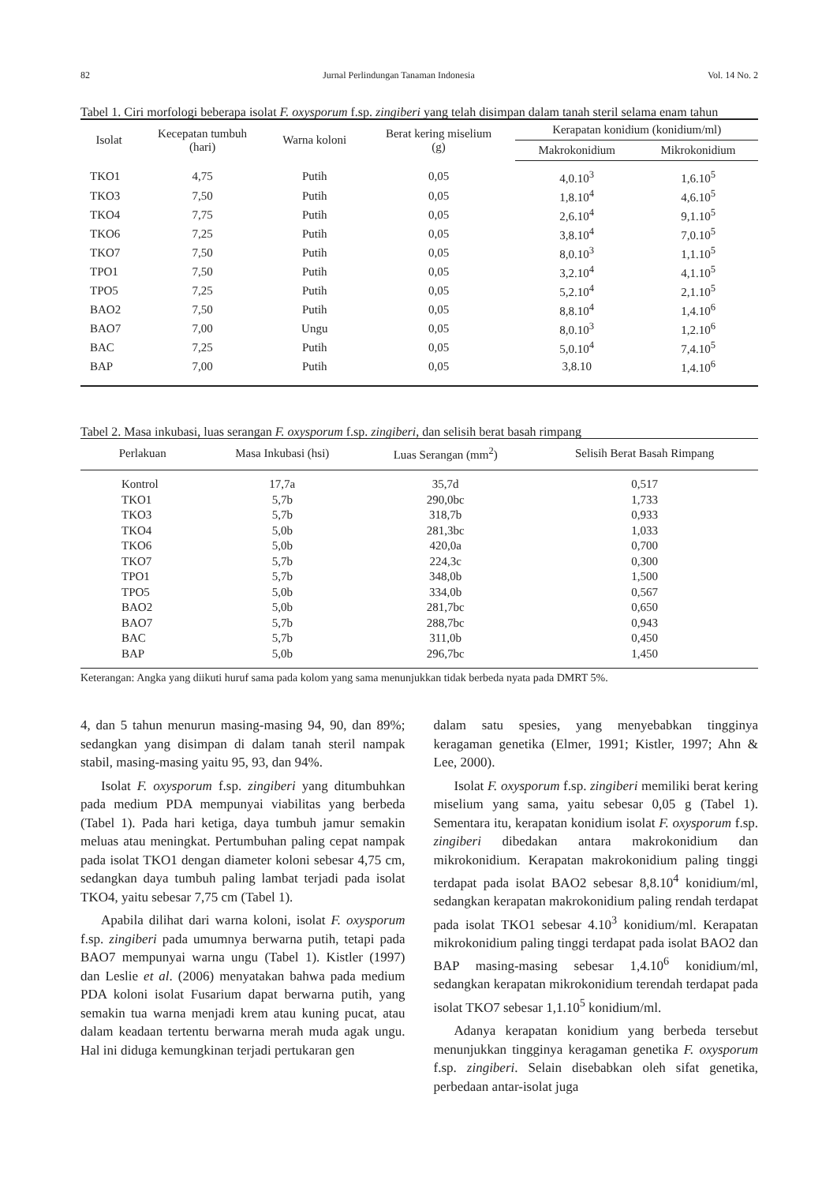82 Jurnal Perlindungan Tanaman Indonesia Vol. 14 No. 2
Tabel 1. Ciri morfologi beberapa isolat F. oxysporum f.sp. zingiberi yang telah disimpan dalam tanah steril selama enam tahun
| Isolat | Kecepatan tumbuh (hari) | Warna koloni | Berat kering miselium (g) | Kerapatan konidium (konidium/ml) | |
| --- | --- | --- | --- | --- | --- |
| | | | | Makrokonidium | Mikrokonidium |
| TKO1 | 4,75 | Putih | 0,05 | 4,0.10<sup>3</sup> | 1,6.10<sup>5</sup> |
| TKO3 | 7,50 | Putih | 0,05 | 1,8.10<sup>4</sup> | 4,6.10<sup>5</sup> |
| TKO4 | 7,75 | Putih | 0,05 | 2,6.10<sup>4</sup> | 9,1.10<sup>5</sup> |
| TKO6 | 7,25 | Putih | 0,05 | 3,8.10<sup>4</sup> | 7,0.10<sup>5</sup> |
| TKO7 | 7,50 | Putih | 0,05 | 8,0.10<sup>3</sup> | 1,1.10<sup>5</sup> |
| TPO1 | 7,50 | Putih | 0,05 | 3,2.10<sup>4</sup> | 4,1.10<sup>5</sup> |
| TPO5 | 7,25 | Putih | 0,05 | 5,2.10<sup>4</sup> | 2,1.10<sup>5</sup> |
| BAO2 | 7,50 | Putih | 0,05 | 8,8.10<sup>4</sup> | 1,4.10<sup>6</sup> |
| BAO7 | 7,00 | Ungu | 0,05 | 8,0.10<sup>3</sup> | 1,2.10<sup>6</sup> |
| BAC | 7,25 | Putih | 0,05 | 5,0.10<sup>4</sup> | 7,4.10<sup>5</sup> |
| BAP | 7,00 | Putih | 0,05 | 3,8.10 | 1,4.10<sup>6</sup> |
Tabel 2. Masa inkubasi, luas serangan F. oxysporum f.sp. zingiberi, dan selisih berat basah rimpang
| Perlakuan | Masa Inkubasi (hsi) | Luas Serangan (mm<sup>2</sup>) | Selisih Berat Basah Rimpang |
| --- | --- | --- | --- |
| Kontrol | 17,7a | 35,7d | 0,517 |
| TKO1 | 5,7b | 290,0bc | 1,733 |
| TKO3 | 5,7b | 318,7b | 0,933 |
| TKO4 | 5,0b | 281,3bc | 1,033 |
| TKO6 | 5,0b | 420,0a | 0,700 |
| TKO7 | 5,7b | 224,3c | 0,300 |
| TPO1 | 5,7b | 348,0b | 1,500 |
| TPO5 | 5,0b | 334,0b | 0,567 |
| BAO2 | 5,0b | 281,7bc | 0,650 |
| BAO7 | 5,7b | 288,7bc | 0,943 |
| BAC | 5,7b | 311,0b | 0,450 |
| BAP | 5,0b | 296,7bc | 1,450 |
Keterangan: Angka yang diikuti huruf sama pada kolom yang sama menunjukkan tidak berbeda nyata pada DMRT 5%.
4, dan 5 tahun menurun masing-masing 94, 90, dan 89%; sedangkan yang disimpan di dalam tanah steril nampak stabil, masing-masing yaitu 95, 93, dan 94%.
Isolat F. oxysporum f.sp. zingiberi yang ditumbuhkan pada medium PDA mempunyai viabilitas yang berbeda (Tabel 1). Pada hari ketiga, daya tumbuh jamur semakin meluas atau meningkat. Pertumbuhan paling cepat nampak pada isolat TKO1 dengan diameter koloni sebesar 4,75 cm, sedangkan daya tumbuh paling lambat terjadi pada isolat TKO4, yaitu sebesar 7,75 cm (Tabel 1).
Apabila dilihat dari warna koloni, isolat F. oxysporum f.sp. zingiberi pada umumnya berwarna putih, tetapi pada BAO7 mempunyai warna ungu (Tabel 1). Kistler (1997) dan Leslie et al. (2006) menyatakan bahwa pada medium PDA koloni isolat Fusarium dapat berwarna putih, yang semakin tua warna menjadi krem atau kuning pucat, atau dalam keadaan tertentu berwarna merah muda agak ungu. Hal ini diduga kemungkinan terjadi pertukaran gen
dalam satu spesies, yang menyebabkan tingginya keragaman genetika (Elmer, 1991; Kistler, 1997; Ahn & Lee, 2000).
Isolat F. oxysporum f.sp. zingiberi memiliki berat kering miselium yang sama, yaitu sebesar 0,05 g (Tabel 1). Sementara itu, kerapatan konidium isolat F. oxysporum f.sp. zingiberi dibedakan antara makrokonidium dan mikrokonidium. Kerapatan makrokonidium paling tinggi terdapat pada isolat BAO2 sebesar 8,8.10<sup>4</sup> konidium/ml, sedangkan kerapatan makrokonidium paling rendah terdapat pada isolat TKO1 sebesar 4.10<sup>3</sup> konidium/ml. Kerapatan mikrokonidium paling tinggi terdapat pada isolat BAO2 dan BAP masing-masing sebesar 1,4.10<sup>6</sup> konidium/ml, sedangkan kerapatan mikrokonidium terendah terdapat pada isolat TKO7 sebesar 1,1.10<sup>5</sup> konidium/ml.
Adanya kerapatan konidium yang berbeda tersebut menunjukkan tingginya keragaman genetika F. oxysporum f.sp. zingiberi. Selain disebabkan oleh sifat genetika, perbedaan antar-isolat juga